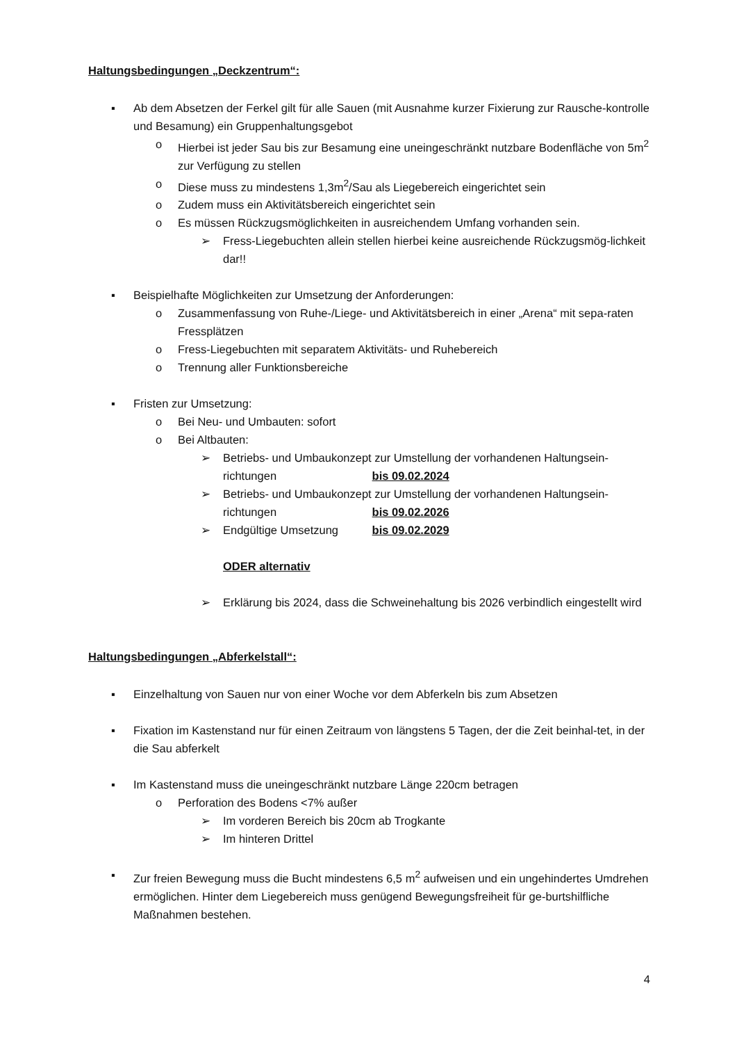Haltungsbedingungen „Deckzentrum“:
▪ Ab dem Absetzen der Ferkel gilt für alle Sauen (mit Ausnahme kurzer Fixierung zur Rausche-kontrolle und Besamung) ein Gruppenhaltungsgebot
o Hierbei ist jeder Sau bis zur Besamung eine uneingeschränkt nutzbare Bodenfläche von 5m<sup>2</sup> zur Verfügung zu stellen
o Diese muss zu mindestens 1,3m<sup>2</sup>/Sau als Liegebereich eingerichtet sein
o Zudem muss ein Aktivitätsbereich eingerichtet sein
o Es müssen Rückzugsmöglichkeiten in ausreichendem Umfang vorhanden sein.
➢ Fress-Liegebuchten allein stellen hierbei keine ausreichende Rückzugsmög-lichkeit dar!!
▪ Beispielhafte Möglichkeiten zur Umsetzung der Anforderungen:
o Zusammenfassung von Ruhe-/Liege- und Aktivitätsbereich in einer „Arena“ mit sepa-raten Fressplätzen
o Fress-Liegebuchten mit separatem Aktivitäts- und Ruhebereich
o Trennung aller Funktionsbereiche
▪ Fristen zur Umsetzung:
o Bei Neu- und Umbauten: sofort
o Bei Altbauten:
➢ Betriebs- und Umbaukonzept zur Umstellung der vorhandenen Haltungsein-
richtungen bis 09.02.2024
➢ Betriebs- und Umbaukonzept zur Umstellung der vorhandenen Haltungsein-
richtungen bis 09.02.2026
➢ Endgültige Umsetzung bis 09.02.2029
ODER alternativ
➢ Erklärung bis 2024, dass die Schweinehaltung bis 2026 verbindlich eingestellt wird
Haltungsbedingungen „Abferkelstall“:
▪ Einzelhaltung von Sauen nur von einer Woche vor dem Abferkeln bis zum Absetzen
▪ Fixation im Kastenstand nur für einen Zeitraum von längstens 5 Tagen, der die Zeit beinhal-tet, in der die Sau abferkelt
▪ Im Kastenstand muss die uneingeschränkt nutzbare Länge 220cm betragen
o Perforation des Bodens <7% außer
➢ Im vorderen Bereich bis 20cm ab Trogkante
➢ Im hinteren Drittel
▪ Zur freien Bewegung muss die Bucht mindestens 6,5 m<sup>2</sup> aufweisen und ein ungehindertes Umdrehen ermöglichen. Hinter dem Liegebereich muss genügend Bewegungsfreiheit für ge-burtshilfliche Maßnahmen bestehen.
4